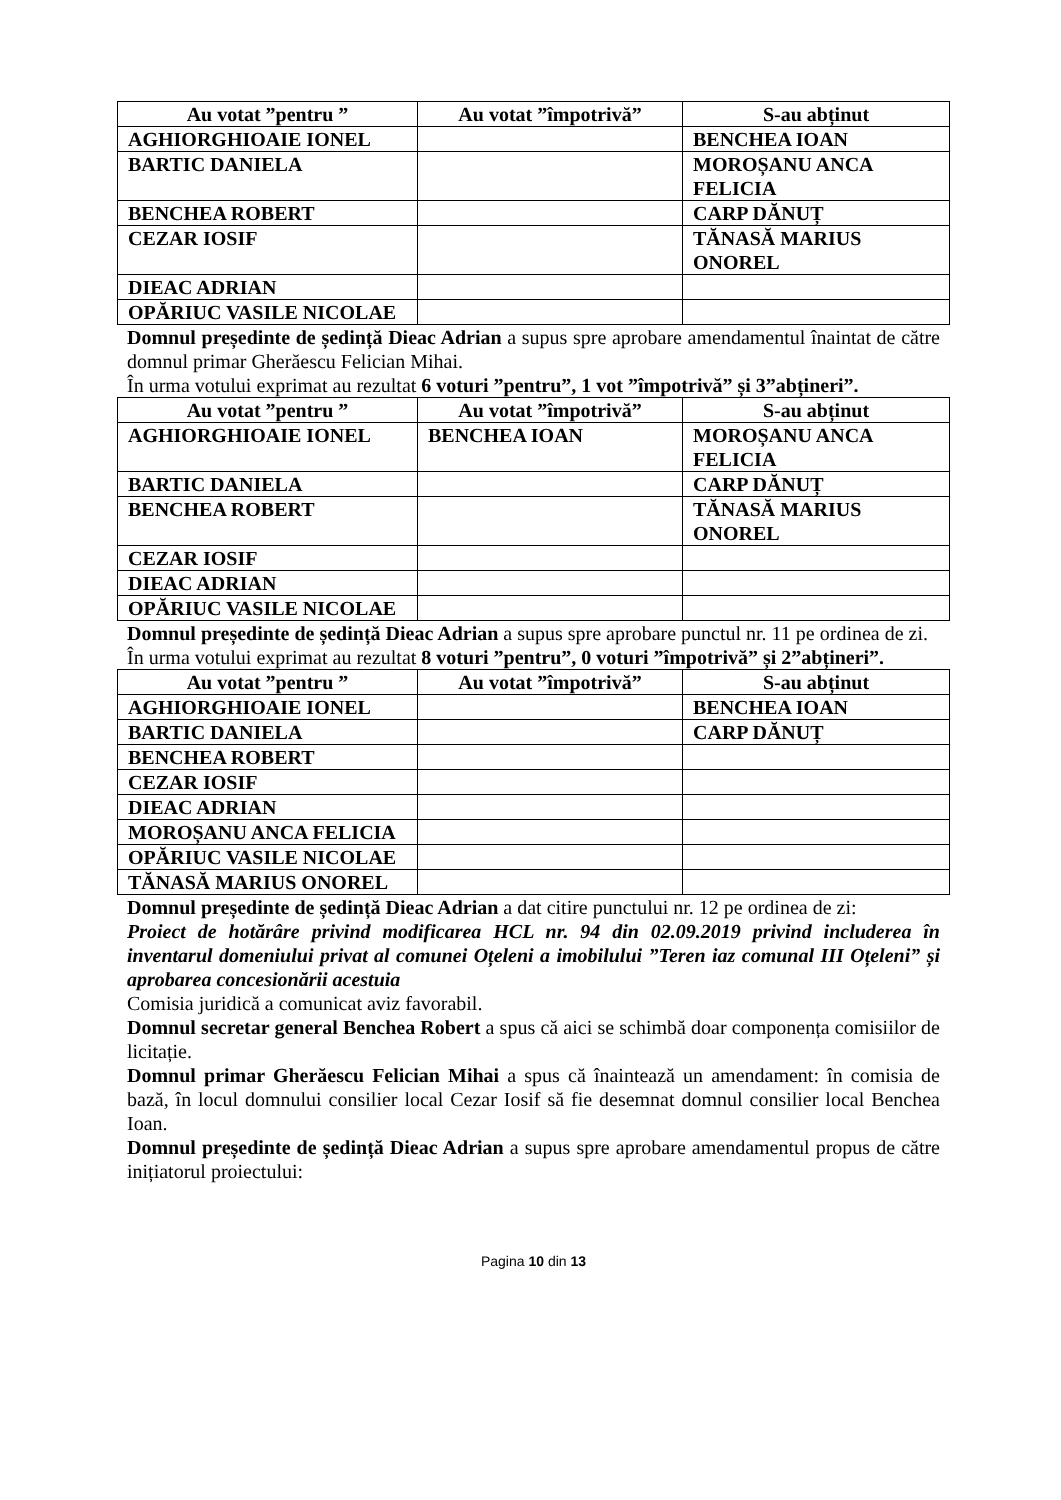| Au votat ”pentru ” | Au votat ”împotrivă” | S-au abținut |
| --- | --- | --- |
| AGHIORGHIOAIE IONEL | | BENCHEA IOAN |
| BARTIC DANIELA | | MOROȘANU ANCA FELICIA |
| BENCHEA ROBERT | | CARP DĂNUȚ |
| CEZAR IOSIF | | TĂNASĂ MARIUS ONOREL |
| DIEAC ADRIAN | | |
| OPĂRIUC VASILE NICOLAE | | |
Domnul președinte de ședință Dieac Adrian a supus spre aprobare amendamentul înaintat de către domnul primar Gherăescu Felician Mihai.
În urma votului exprimat au rezultat 6 voturi ”pentru”, 1 vot ”împotrivă” și 3”abțineri”.
| Au votat ”pentru ” | Au votat ”împotrivă” | S-au abținut |
| --- | --- | --- |
| AGHIORGHIOAIE IONEL | BENCHEA IOAN | MOROȘANU ANCA FELICIA |
| BARTIC DANIELA | | CARP DĂNUȚ |
| BENCHEA ROBERT | | TĂNASĂ MARIUS ONOREL |
| CEZAR IOSIF | | |
| DIEAC ADRIAN | | |
| OPĂRIUC VASILE NICOLAE | | |
Domnul președinte de ședință Dieac Adrian a supus spre aprobare punctul nr. 11 pe ordinea de zi.
În urma votului exprimat au rezultat 8 voturi ”pentru”, 0 voturi ”împotrivă” și 2”abțineri”.
| Au votat ”pentru ” | Au votat ”împotrivă” | S-au abținut |
| --- | --- | --- |
| AGHIORGHIOAIE IONEL | | BENCHEA IOAN |
| BARTIC DANIELA | | CARP DĂNUȚ |
| BENCHEA ROBERT | | |
| CEZAR IOSIF | | |
| DIEAC ADRIAN | | |
| MOROȘANU ANCA FELICIA | | |
| OPĂRIUC VASILE NICOLAE | | |
| TĂNASĂ MARIUS ONOREL | | |
Domnul președinte de ședință Dieac Adrian a dat citire punctului nr. 12 pe ordinea de zi:
Proiect de hotărâre privind modificarea HCL nr. 94 din 02.09.2019 privind includerea în inventarul domeniului privat al comunei Oțeleni a imobilului ”Teren iaz comunal III Oțeleni” și aprobarea concesionării acestuia
Comisia juridică a comunicat aviz favorabil.
Domnul secretar general Benchea Robert a spus că aici se schimbă doar componența comisiilor de licitație.
Domnul primar Gherăescu Felician Mihai a spus că înaintează un amendament: în comisia de bază, în locul domnului consilier local Cezar Iosif să fie desemnat domnul consilier local Benchea Ioan.
Domnul președinte de ședință Dieac Adrian a supus spre aprobare amendamentul propus de către inițiatorul proiectului:
Pagina 10 din 13